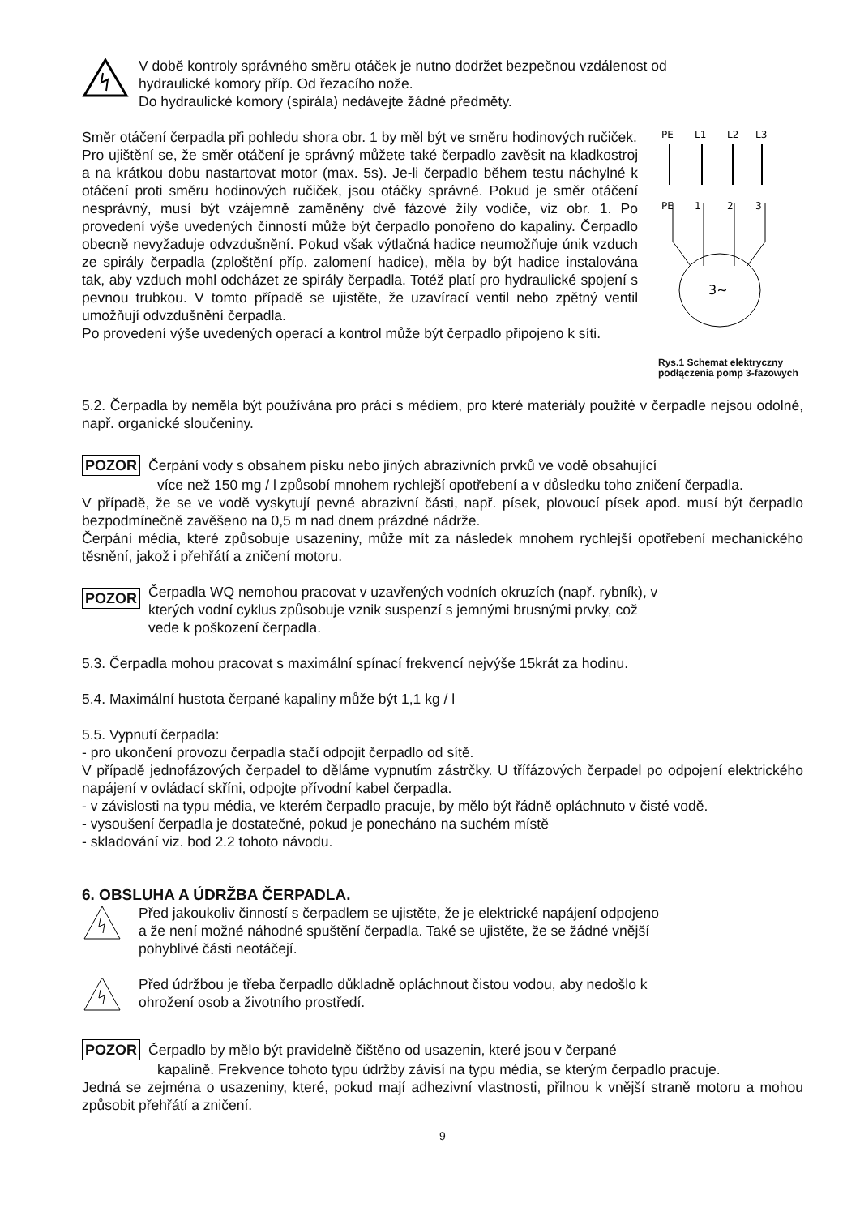V době kontroly správného směru otáček je nutno dodržet bezpečnou vzdálenost od
hydraulické komory příp. Od řezacího nože.
Do hydraulické komory (spirála) nedávejte žádné předměty.
Směr otáčení čerpadla při pohledu shora obr. 1 by měl být ve směru hodinových ručiček.
Pro ujištění se, že směr otáčení je správný můžete také čerpadlo zavěsit na kladkostroj a na krátkou dobu nastartovat motor (max. 5s). Je-li čerpadlo během testu náchylné k otáčení proti směru hodinových ručiček, jsou otáčky správné. Pokud je směr otáčení nesprávný, musí být vzájemně zaměněny dvě fázové žíly vodiče, viz obr. 1. Po provedení výše uvedených činností může být čerpadlo ponořeno do kapaliny. Čerpadlo obecně nevyžaduje odvzdušnění. Pokud však výtlačná hadice neumožňuje únik vzduch ze spirály čerpadla (zploštění příp. zalomení hadice), měla by být hadice instalována tak, aby vzduch mohl odcházet ze spirály čerpadla. Totéž platí pro hydraulické spojení s pevnou trubkou. V tomto případě se ujistěte, že uzavírací ventil nebo zpětný ventil umožňují odvzdušnění čerpadla.
Po provedení výše uvedených operací a kontrol může být čerpadlo připojeno k síti.
PE
L1
L2
L3
PE
1
2
3
3~
Rys.1 Schemat elektryczny podłączenia pomp 3-fazowych
5.2. Čerpadla by neměla být používána pro práci s médiem, pro které materiály použité v čerpadle nejsou odolné, např. organické sloučeniny.
POZOR Čerpání vody s obsahem písku nebo jiných abrazivních prvků ve vodě obsahující
více než 150 mg / l způsobí mnohem rychlejší opotřebení a v důsledku toho zničení čerpadla.
V případě, že se ve vodě vyskytují pevné abrazivní části, např. písek, plovoucí písek apod. musí být čerpadlo bezpodmínečně zavěšeno na 0,5 m nad dnem prázdné nádrže.
Čerpání média, které způsobuje usazeniny, může mít za následek mnohem rychlejší opotřebení mechanického těsnění, jakož i přehřátí a zničení motoru.
POZOR
Čerpadla WQ nemohou pracovat v uzavřených vodních okruzích (např. rybník), v
kterých vodní cyklus způsobuje vznik suspenzí s jemnými brusnými prvky, což
vede k poškození čerpadla.
5.3. Čerpadla mohou pracovat s maximální spínací frekvencí nejvýše 15krát za hodinu.
5.4. Maximální hustota čerpané kapaliny může být 1,1 kg / l
5.5. Vypnutí čerpadla:
- pro ukončení provozu čerpadla stačí odpojit čerpadlo od sítě.
V případě jednofázových čerpadel to děláme vypnutím zástrčky. U třífázových čerpadel po odpojení elektrického napájení v ovládací skříni, odpojte přívodní kabel čerpadla.
- v závislosti na typu média, ve kterém čerpadlo pracuje, by mělo být řádně opláchnuto v čisté vodě.
- vysoušení čerpadla je dostatečné, pokud je ponecháno na suchém místě
- skladování viz. bod 2.2 tohoto návodu.
6. OBSLUHA A ÚDRŽBA ČERPADLA.
Před jakoukoliv činností s čerpadlem se ujistěte, že je elektrické napájení odpojeno
a že není možné náhodné spuštění čerpadla. Také se ujistěte, že se žádné vnější
pohyblivé části neotáčejí.
Před údržbou je třeba čerpadlo důkladně opláchnout čistou vodou, aby nedošlo k
ohrožení osob a životního prostředí.
POZOR Čerpadlo by mělo být pravidelně čištěno od usazenin, které jsou v čerpané
kapalině. Frekvence tohoto typu údržby závisí na typu média, se kterým čerpadlo pracuje.
Jedná se zejména o usazeniny, které, pokud mají adhezivní vlastnosti, přilnou k vnější straně motoru a mohou způsobit přehřátí a zničení.
9